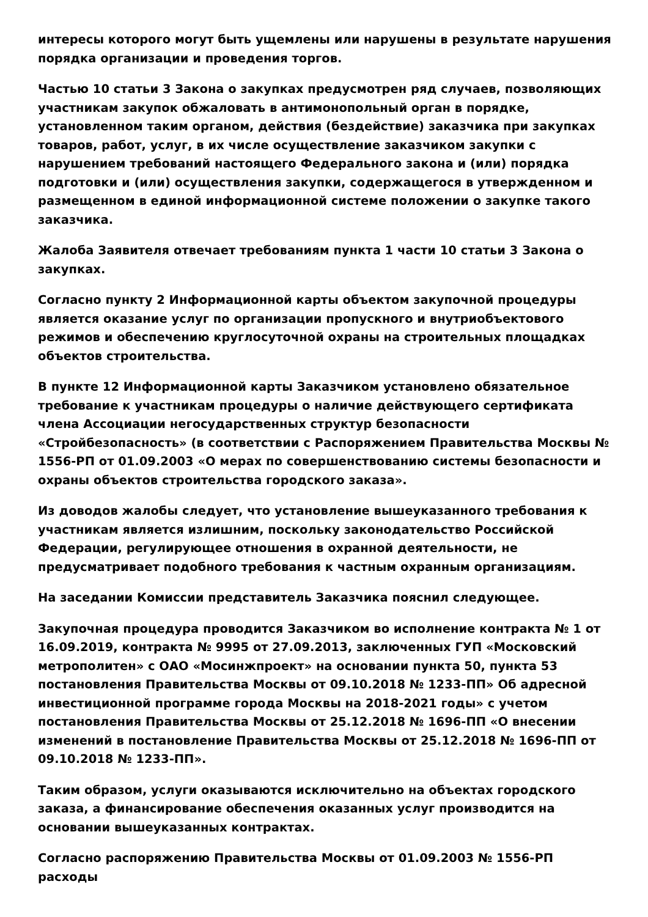интересы которого могут быть ущемлены или нарушены в результате нарушения порядка организации и проведения торгов.
Частью 10 статьи 3 Закона о закупках предусмотрен ряд случаев, позволяющих участникам закупок обжаловать в антимонопольный орган в порядке, установленном таким органом, действия (бездействие) заказчика при закупках товаров, работ, услуг, в их числе осуществление заказчиком закупки с нарушением требований настоящего Федерального закона и (или) порядка подготовки и (или) осуществления закупки, содержащегося в утвержденном и размещенном в единой информационной системе положении о закупке такого заказчика.
Жалоба Заявителя отвечает требованиям пункта 1 части 10 статьи 3 Закона о закупках.
Согласно пункту 2 Информационной карты объектом закупочной процедуры является оказание услуг по организации пропускного и внутриобъектового режимов и обеспечению круглосуточной охраны на строительных площадках объектов строительства.
В пункте 12 Информационной карты Заказчиком установлено обязательное требование к участникам процедуры о наличие действующего сертификата члена Ассоциации негосударственных структур безопасности «Стройбезопасность» (в соответствии с Распоряжением Правительства Москвы № 1556-РП от 01.09.2003 «О мерах по совершенствованию системы безопасности и охраны объектов строительства городского заказа».
Из доводов жалобы следует, что установление вышеуказанного требования к участникам является излишним, поскольку законодательство Российской Федерации, регулирующее отношения в охранной деятельности, не предусматривает подобного требования к частным охранным организациям.
На заседании Комиссии представитель Заказчика пояснил следующее.
Закупочная процедура проводится Заказчиком во исполнение контракта № 1 от 16.09.2019, контракта № 9995 от 27.09.2013, заключенных ГУП «Московский метрополитен» с ОАО «Мосинжпроект» на основании пункта 50, пункта 53 постановления Правительства Москвы от 09.10.2018 № 1233-ПП» Об адресной инвестиционной программе города Москвы на 2018-2021 годы» с учетом постановления Правительства Москвы от 25.12.2018 № 1696-ПП «О внесении изменений в постановление Правительства Москвы от 25.12.2018 № 1696-ПП от 09.10.2018 № 1233-ПП».
Таким образом, услуги оказываются исключительно на объектах городского заказа, а финансирование обеспечения оказанных услуг производится на основании вышеуказанных контрактах.
Согласно распоряжению Правительства Москвы от 01.09.2003 № 1556-РП расходы